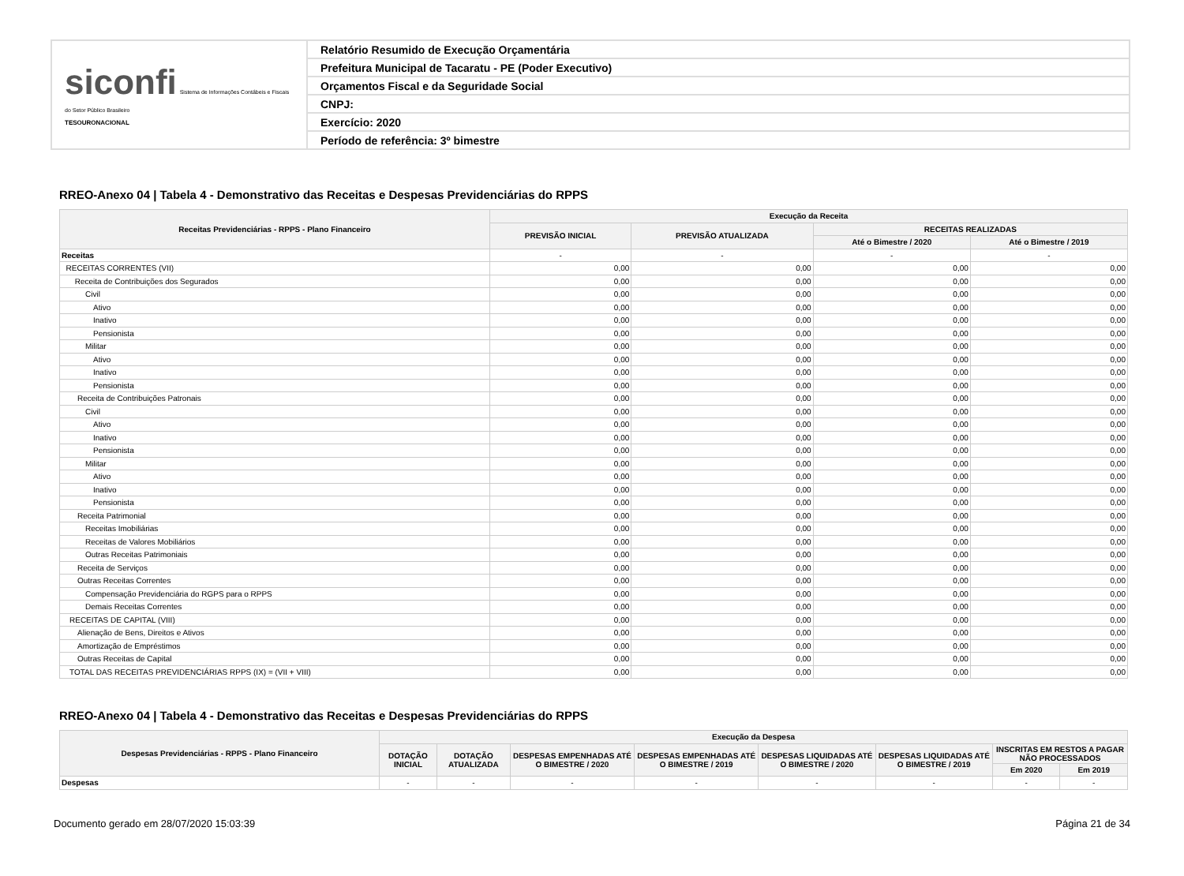| siconfi Sistema de Informações Contábeis e Fiscais do Setor Público Brasileiro TESOURONACIONAL | Relatório Resumido de Execução Orçamentária |
| | Prefeitura Municipal de Tacaratu - PE (Poder Executivo) |
| | Orçamentos Fiscal e da Seguridade Social |
| | CNPJ: |
| | Exercício: 2020 |
| | Período de referência: 3º bimestre |
RREO-Anexo 04 | Tabela 4 - Demonstrativo das Receitas e Despesas Previdenciárias do RPPS
| Receitas Previdenciárias - RPPS - Plano Financeiro | Execução da Receita | | | |
| --- | --- | --- | --- | --- |
| | PREVISÃO INICIAL | PREVISÃO ATUALIZADA | RECEITAS REALIZADAS | |
| | | | Até o Bimestre / 2020 | Até o Bimestre / 2019 |
| Receitas | - | - | - | - |
| RECEITAS CORRENTES (VII) | 0,00 | 0,00 | 0,00 | 0,00 |
| Receita de Contribuições dos Segurados | 0,00 | 0,00 | 0,00 | 0,00 |
| Civil | 0,00 | 0,00 | 0,00 | 0,00 |
| Ativo | 0,00 | 0,00 | 0,00 | 0,00 |
| Inativo | 0,00 | 0,00 | 0,00 | 0,00 |
| Pensionista | 0,00 | 0,00 | 0,00 | 0,00 |
| Militar | 0,00 | 0,00 | 0,00 | 0,00 |
| Ativo | 0,00 | 0,00 | 0,00 | 0,00 |
| Inativo | 0,00 | 0,00 | 0,00 | 0,00 |
| Pensionista | 0,00 | 0,00 | 0,00 | 0,00 |
| Receita de Contribuições Patronais | 0,00 | 0,00 | 0,00 | 0,00 |
| Civil | 0,00 | 0,00 | 0,00 | 0,00 |
| Ativo | 0,00 | 0,00 | 0,00 | 0,00 |
| Inativo | 0,00 | 0,00 | 0,00 | 0,00 |
| Pensionista | 0,00 | 0,00 | 0,00 | 0,00 |
| Militar | 0,00 | 0,00 | 0,00 | 0,00 |
| Ativo | 0,00 | 0,00 | 0,00 | 0,00 |
| Inativo | 0,00 | 0,00 | 0,00 | 0,00 |
| Pensionista | 0,00 | 0,00 | 0,00 | 0,00 |
| Receita Patrimonial | 0,00 | 0,00 | 0,00 | 0,00 |
| Receitas Imobiliárias | 0,00 | 0,00 | 0,00 | 0,00 |
| Receitas de Valores Mobiliários | 0,00 | 0,00 | 0,00 | 0,00 |
| Outras Receitas Patrimoniais | 0,00 | 0,00 | 0,00 | 0,00 |
| Receita de Serviços | 0,00 | 0,00 | 0,00 | 0,00 |
| Outras Receitas Correntes | 0,00 | 0,00 | 0,00 | 0,00 |
| Compensação Previdenciária do RGPS para o RPPS | 0,00 | 0,00 | 0,00 | 0,00 |
| Demais Receitas Correntes | 0,00 | 0,00 | 0,00 | 0,00 |
| RECEITAS DE CAPITAL (VIII) | 0,00 | 0,00 | 0,00 | 0,00 |
| Alienação de Bens, Direitos e Ativos | 0,00 | 0,00 | 0,00 | 0,00 |
| Amortização de Empréstimos | 0,00 | 0,00 | 0,00 | 0,00 |
| Outras Receitas de Capital | 0,00 | 0,00 | 0,00 | 0,00 |
| TOTAL DAS RECEITAS PREVIDENCIÁRIAS RPPS (IX) = (VII + VIII) | 0,00 | 0,00 | 0,00 | 0,00 |
RREO-Anexo 04 | Tabela 4 - Demonstrativo das Receitas e Despesas Previdenciárias do RPPS
| Despesas Previdenciárias - RPPS - Plano Financeiro | Execução da Despesa | | | | | | | |
| --- | --- | --- | --- | --- | --- | --- | --- | --- |
| | DOTAÇÃO INICIAL | DOTAÇÃO ATUALIZADA | DESPESAS EMPENHADAS ATÉ O BIMESTRE / 2020 | DESPESAS EMPENHADAS ATÉ O BIMESTRE / 2019 | DESPESAS LIQUIDADAS ATÉ O BIMESTRE / 2020 | DESPESAS LIQUIDADAS ATÉ O BIMESTRE / 2019 | INSCRITAS EM RESTOS A PAGAR NÃO PROCESSADOS | |
| | | | | | | | Em 2020 | Em 2019 |
| Despesas | - | - | - | - | - | - | - | - |
Documento gerado em 28/07/2020 15:03:39 Página 21 de 34